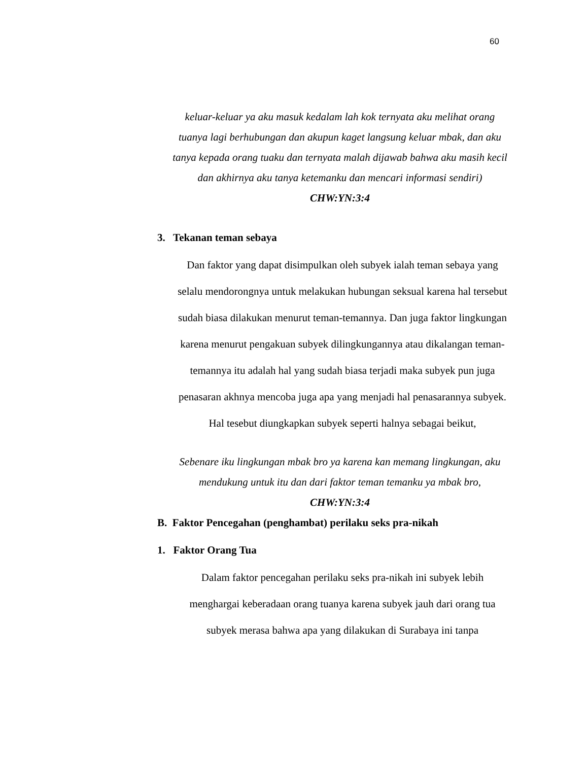60
keluar-keluar ya aku masuk kedalam lah kok ternyata aku melihat orang tuanya lagi berhubungan dan akupun kaget langsung keluar mbak, dan aku tanya kepada orang tuaku dan ternyata malah dijawab bahwa aku masih kecil dan akhirnya aku tanya ketemanku dan mencari informasi sendiri) CHW:YN:3:4
3. Tekanan teman sebaya
Dan faktor yang dapat disimpulkan oleh subyek ialah teman sebaya yang selalu mendorongnya untuk melakukan hubungan seksual karena hal tersebut sudah biasa dilakukan menurut teman-temannya. Dan juga faktor lingkungan karena menurut pengakuan subyek dilingkungannya atau dikalangan teman-temannya itu adalah hal yang sudah biasa terjadi maka subyek pun juga penasaran akhnya mencoba juga apa yang menjadi hal penasarannya subyek. Hal tesebut diungkapkan subyek seperti halnya sebagai beikut,
Sebenare iku lingkungan mbak bro ya karena kan memang lingkungan, aku mendukung untuk itu dan dari faktor teman temanku ya mbak bro, CHW:YN:3:4
B. Faktor Pencegahan (penghambat) perilaku seks pra-nikah
1. Faktor Orang Tua
Dalam faktor pencegahan perilaku seks pra-nikah ini subyek lebih menghargai keberadaan orang tuanya karena subyek jauh dari orang tua subyek merasa bahwa apa yang dilakukan di Surabaya ini tanpa